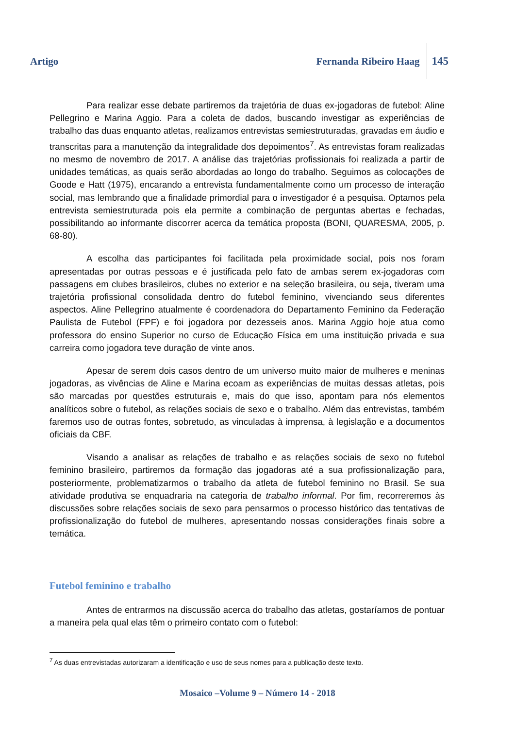Artigo Fernanda Ribeiro Haag
145
Para realizar esse debate partiremos da trajetória de duas ex-jogadoras de futebol: Aline Pellegrino e Marina Aggio. Para a coleta de dados, buscando investigar as experiências de trabalho das duas enquanto atletas, realizamos entrevistas semiestruturadas, gravadas em áudio e transcritas para a manutenção da integralidade dos depoimentos<sup>7</sup>. As entrevistas foram realizadas no mesmo de novembro de 2017. A análise das trajetórias profissionais foi realizada a partir de unidades temáticas, as quais serão abordadas ao longo do trabalho. Seguimos as colocações de Goode e Hatt (1975), encarando a entrevista fundamentalmente como um processo de interação social, mas lembrando que a finalidade primordial para o investigador é a pesquisa. Optamos pela entrevista semiestruturada pois ela permite a combinação de perguntas abertas e fechadas, possibilitando ao informante discorrer acerca da temática proposta (BONI, QUARESMA, 2005, p. 68-80).
A escolha das participantes foi facilitada pela proximidade social, pois nos foram apresentadas por outras pessoas e é justificada pelo fato de ambas serem ex-jogadoras com passagens em clubes brasileiros, clubes no exterior e na seleção brasileira, ou seja, tiveram uma trajetória profissional consolidada dentro do futebol feminino, vivenciando seus diferentes aspectos. Aline Pellegrino atualmente é coordenadora do Departamento Feminino da Federação Paulista de Futebol (FPF) e foi jogadora por dezesseis anos. Marina Aggio hoje atua como professora do ensino Superior no curso de Educação Física em uma instituição privada e sua carreira como jogadora teve duração de vinte anos.
Apesar de serem dois casos dentro de um universo muito maior de mulheres e meninas jogadoras, as vivências de Aline e Marina ecoam as experiências de muitas dessas atletas, pois são marcadas por questões estruturais e, mais do que isso, apontam para nós elementos analíticos sobre o futebol, as relações sociais de sexo e o trabalho. Além das entrevistas, também faremos uso de outras fontes, sobretudo, as vinculadas à imprensa, à legislação e a documentos oficiais da CBF.
Visando a analisar as relações de trabalho e as relações sociais de sexo no futebol feminino brasileiro, partiremos da formação das jogadoras até a sua profissionalização para, posteriormente, problematizarmos o trabalho da atleta de futebol feminino no Brasil. Se sua atividade produtiva se enquadraria na categoria de trabalho informal. Por fim, recorreremos às discussões sobre relações sociais de sexo para pensarmos o processo histórico das tentativas de profissionalização do futebol de mulheres, apresentando nossas considerações finais sobre a temática.
Futebol feminino e trabalho
Antes de entrarmos na discussão acerca do trabalho das atletas, gostaríamos de pontuar a maneira pela qual elas têm o primeiro contato com o futebol:
<sup>7</sup> As duas entrevistadas autorizaram a identificação e uso de seus nomes para a publicação deste texto.
Mosaico –Volume 9 – Número 14 - 2018